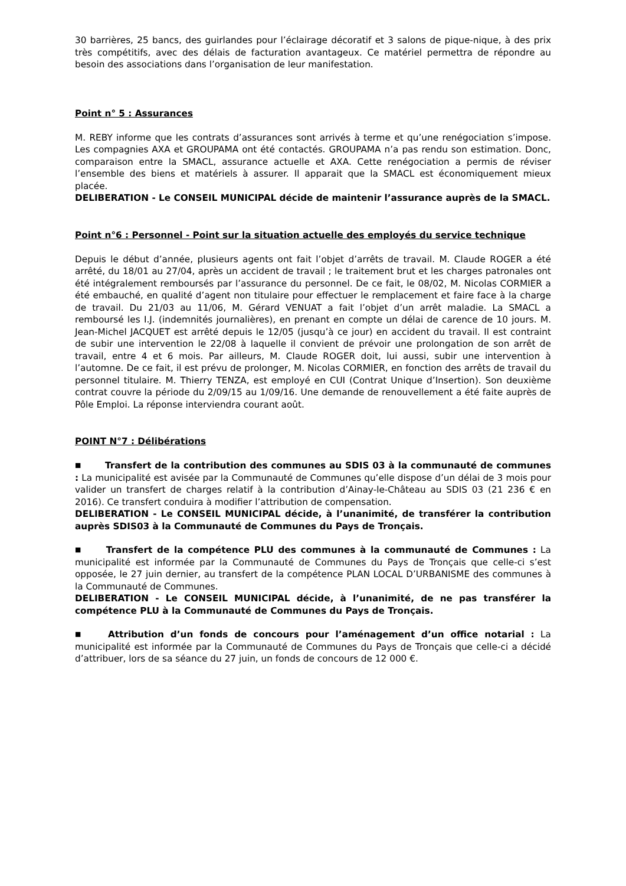30 barrières, 25 bancs, des guirlandes pour l’éclairage décoratif et 3 salons de pique-nique, à des prix très compétitifs, avec des délais de facturation avantageux. Ce matériel permettra de répondre au besoin des associations dans l’organisation de leur manifestation.
Point n° 5 : Assurances
M. REBY informe que les contrats d’assurances sont arrivés à terme et qu’une renégociation s’impose. Les compagnies AXA et GROUPAMA ont été contactés. GROUPAMA n’a pas rendu son estimation. Donc, comparaison entre la SMACL, assurance actuelle et AXA. Cette renégociation a permis de réviser l’ensemble des biens et matériels à assurer. Il apparait que la SMACL est économiquement mieux placée.
DELIBERATION - Le CONSEIL MUNICIPAL décide de maintenir l’assurance auprès de la SMACL.
Point n°6 : Personnel - Point sur la situation actuelle des employés du service technique
Depuis le début d’année, plusieurs agents ont fait l’objet d’arrêts de travail. M. Claude ROGER a été arrêté, du 18/01 au 27/04, après un accident de travail ; le traitement brut et les charges patronales ont été intégralement remboursés par l’assurance du personnel. De ce fait, le 08/02, M. Nicolas CORMIER a été embauché, en qualité d’agent non titulaire pour effectuer le remplacement et faire face à la charge de travail. Du 21/03 au 11/06, M. Gérard VENUAT a fait l’objet d’un arrêt maladie. La SMACL a remboursé les I.J. (indemnités journalières), en prenant en compte un délai de carence de 10 jours. M. Jean-Michel JACQUET est arrêté depuis le 12/05 (jusqu’à ce jour) en accident du travail. Il est contraint de subir une intervention le 22/08 à laquelle il convient de prévoir une prolongation de son arrêt de travail, entre 4 et 6 mois. Par ailleurs, M. Claude ROGER doit, lui aussi, subir une intervention à l’automne. De ce fait, il est prévu de prolonger, M. Nicolas CORMIER, en fonction des arrêts de travail du personnel titulaire. M. Thierry TENZA, est employé en CUI (Contrat Unique d’Insertion). Son deuxième contrat couvre la période du 2/09/15 au 1/09/16. Une demande de renouvellement a été faite auprès de Pôle Emploi. La réponse interviendra courant août.
POINT N°7 : Délibérations
■ Transfert de la contribution des communes au SDIS 03 à la communauté de communes : La municipalité est avisée par la Communauté de Communes qu’elle dispose d’un délai de 3 mois pour valider un transfert de charges relatif à la contribution d’Ainay-le-Château au SDIS 03 (21 236 € en 2016). Ce transfert conduira à modifier l’attribution de compensation.
DELIBERATION - Le CONSEIL MUNICIPAL décide, à l’unanimité, de transférer la contribution auprès SDIS03 à la Communauté de Communes du Pays de Tronçais.
■ Transfert de la compétence PLU des communes à la communauté de Communes : La municipalité est informée par la Communauté de Communes du Pays de Tronçais que celle-ci s’est opposée, le 27 juin dernier, au transfert de la compétence PLAN LOCAL D’URBANISME des communes à la Communauté de Communes.
DELIBERATION - Le CONSEIL MUNICIPAL décide, à l’unanimité, de ne pas transférer la compétence PLU à la Communauté de Communes du Pays de Tronçais.
■ Attribution d’un fonds de concours pour l’aménagement d’un office notarial : La municipalité est informée par la Communauté de Communes du Pays de Tronçais que celle-ci a décidé d’attribuer, lors de sa séance du 27 juin, un fonds de concours de 12 000 €.